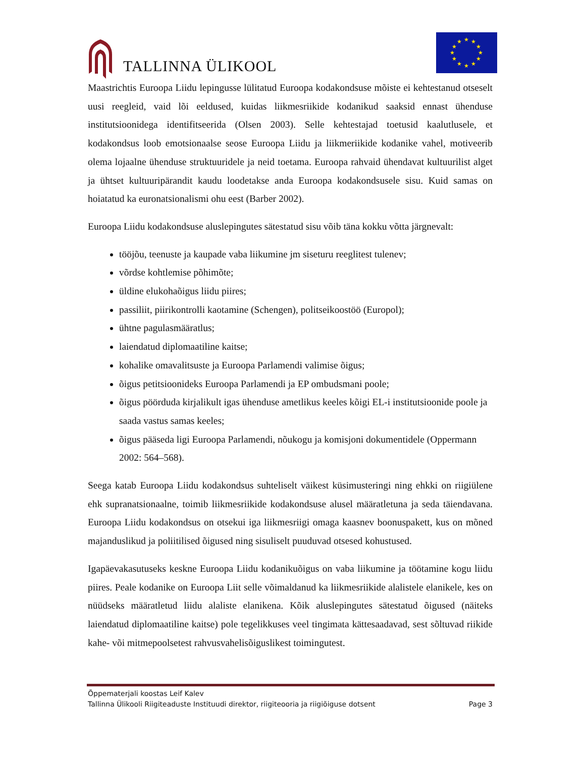TALLINNA ÜLIKOOL
★
★
★
★
★
★
★
★
★
★
★
★
Maastrichtis Euroopa Liidu lepingusse lülitatud Euroopa kodakondsuse mõiste ei kehtestanud otseselt uusi reegleid, vaid lõi eeldused, kuidas liikmesriikide kodanikud saaksid ennast ühenduse institutsioonidega identifitseerida (Olsen 2003). Selle kehtestajad toetusid kaalutlusele, et kodakondsus loob emotsionaalse seose Euroopa Liidu ja liikmeriikide kodanike vahel, motiveerib olema lojaalne ühenduse struktuuridele ja neid toetama. Euroopa rahvaid ühendavat kultuurilist alget ja ühtset kultuuripärandit kaudu loodetakse anda Euroopa kodakondsusele sisu. Kuid samas on hoiatatud ka euronatsionalismi ohu eest (Barber 2002).
Euroopa Liidu kodakondsuse aluslepingutes sätestatud sisu võib täna kokku võtta järgnevalt:
tööjõu, teenuste ja kaupade vaba liikumine jm siseturu reeglitest tulenev;
võrdse kohtlemise põhimõte;
üldine elukohaõigus liidu piires;
passiliit, piirikontrolli kaotamine (Schengen), politseikoostöö (Europol);
ühtne pagulasmääratlus;
laiendatud diplomaatiline kaitse;
kohalike omavalitsuste ja Euroopa Parlamendi valimise õigus;
õigus petitsioonideks Euroopa Parlamendi ja EP ombudsmani poole;
õigus pöörduda kirjalikult igas ühenduse ametlikus keeles kõigi EL-i institutsioonide poole ja saada vastus samas keeles;
õigus pääseda ligi Euroopa Parlamendi, nõukogu ja komisjoni dokumentidele (Oppermann 2002: 564–568).
Seega katab Euroopa Liidu kodakondsus suhteliselt väikest küsimusteringi ning ehkki on riigiülene ehk supranatsionaalne, toimib liikmesriikide kodakondsuse alusel määratletuna ja seda täiendavana. Euroopa Liidu kodakondsus on otsekui iga liikmesriigi omaga kaasnev boonuspakett, kus on mõned majanduslikud ja poliitilised õigused ning sisuliselt puuduvad otsesed kohustused.
Igapäevakasutuseks keskne Euroopa Liidu kodanikuõigus on vaba liikumine ja töötamine kogu liidu piires. Peale kodanike on Euroopa Liit selle võimaldanud ka liikmesriikide alalistele elanikele, kes on nüüdseks määratletud liidu alaliste elanikena. Kõik aluslepingutes sätestatud õigused (näiteks laiendatud diplomaatiline kaitse) pole tegelikkuses veel tingimata kättesaadavad, sest sõltuvad riikide kahe- või mitmepoolsetest rahvusvahelisõiguslikest toimingutest.
Õppematerjali koostas Leif Kalev
Tallinna Ülikooli Riigiteaduste Instituudi direktor, riigiteooria ja riigiõiguse dotsent Page 3